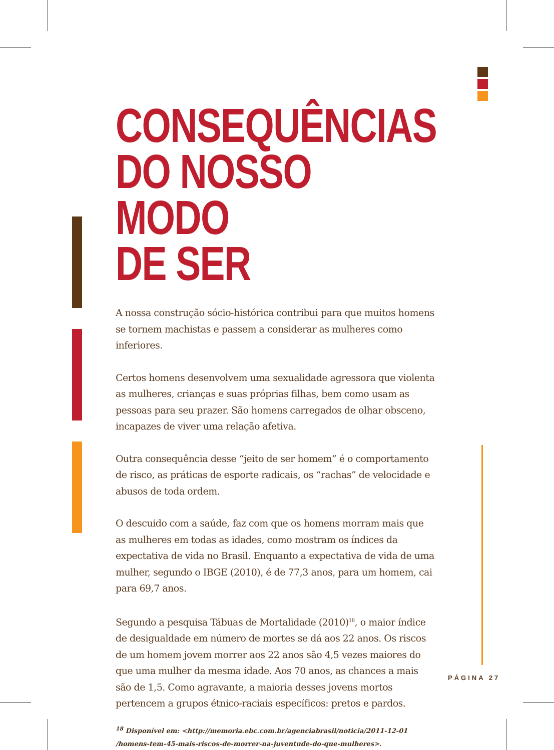CONSEQUÊNCIAS
DO NOSSO MODO
DE SER
A nossa construção sócio-histórica contribui para que muitos homens se tornem machistas e passem a considerar as mulheres como inferiores.
Certos homens desenvolvem uma sexualidade agressora que violenta as mulheres, crianças e suas próprias filhas, bem como usam as pessoas para seu prazer. São homens carregados de olhar obsceno, incapazes de viver uma relação afetiva.
Outra consequência desse “jeito de ser homem” é o comportamento de risco, as práticas de esporte radicais, os “rachas” de velocidade e abusos de toda ordem.
O descuido com a saúde, faz com que os homens morram mais que as mulheres em todas as idades, como mostram os índices da expectativa de vida no Brasil. Enquanto a expectativa de vida de uma mulher, segundo o IBGE (2010), é de 77,3 anos, para um homem, cai para 69,7 anos.
Segundo a pesquisa Tábuas de Mortalidade (2010)<sup>18</sup>, o maior índice de desigualdade em número de mortes se dá aos 22 anos. Os riscos de um homem jovem morrer aos 22 anos são 4,5 vezes maiores do que uma mulher da mesma idade. Aos 70 anos, as chances a mais são de 1,5. Como agravante, a maioria desses jovens mortos pertencem a grupos étnico-raciais específicos: pretos e pardos.
<sup>18</sup> Disponível em: <http://memoria.ebc.com.br/agenciabrasil/noticia/2011-12-01
/homens-tem-45-mais-riscos-de-morrer-na-juventude-do-que-mulheres>.
PÁGINA 27